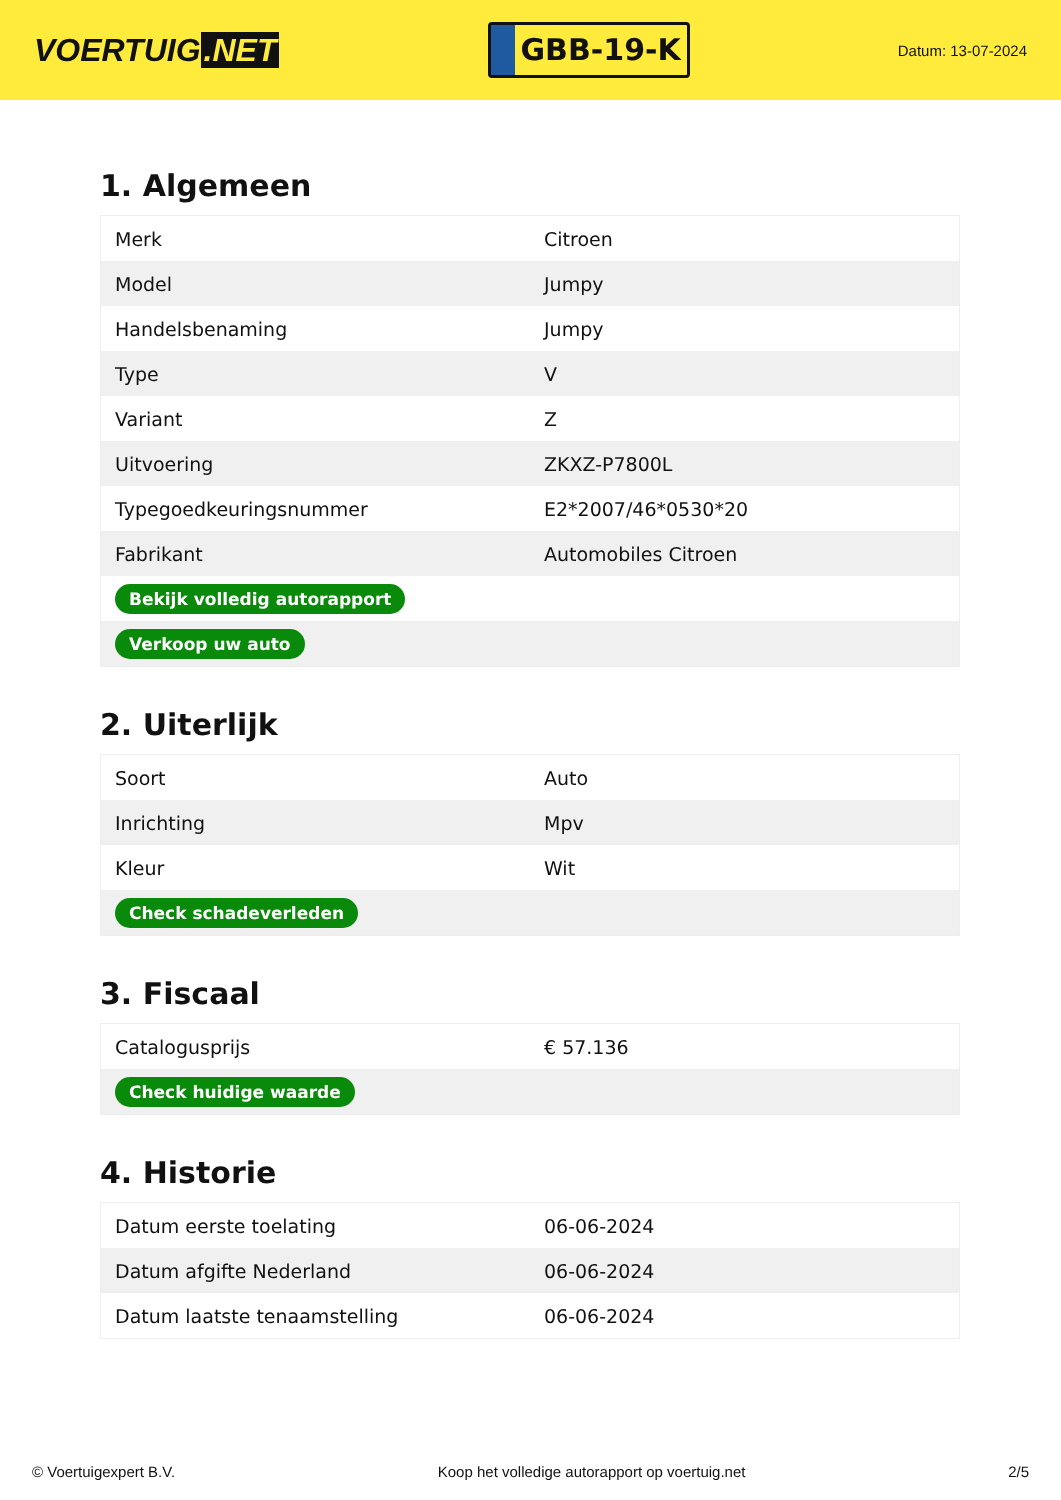VOERTUIG.NET
GBB-19-K
Datum: 13-07-2024
1. Algemeen
| Merk | Citroen |
| Model | Jumpy |
| Handelsbenaming | Jumpy |
| Type | V |
| Variant | Z |
| Uitvoering | ZKXZ-P7800L |
| Typegoedkeuringsnummer | E2*2007/46*0530*20 |
| Fabrikant | Automobiles Citroen |
| Bekijk volledig autorapport | |
| Verkoop uw auto | |
2. Uiterlijk
| Soort | Auto |
| Inrichting | Mpv |
| Kleur | Wit |
| Check schadeverleden | |
3. Fiscaal
| Catalogusprijs | € 57.136 |
| Check huidige waarde | |
4. Historie
| Datum eerste toelating | 06-06-2024 |
| Datum afgifte Nederland | 06-06-2024 |
| Datum laatste tenaamstelling | 06-06-2024 |
© Voertuigexpert B.V. Koop het volledige autorapport op voertuig.net 2/5